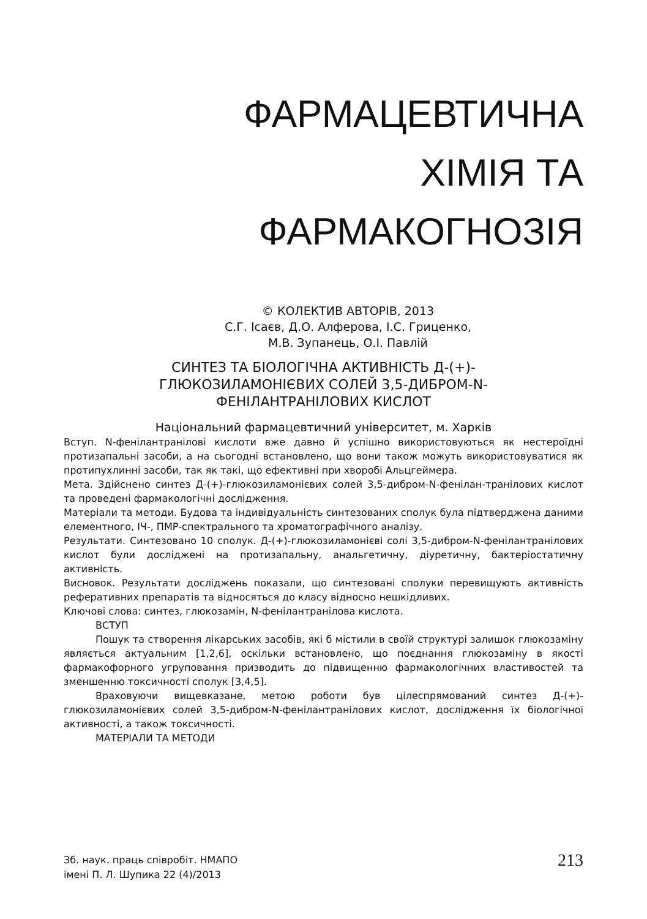ФАРМАЦЕВТИЧНА
ХІМІЯ ТА
ФАРМАКОГНОЗІЯ
© КОЛЕКТИВ АВТОРІВ, 2013
С.Г. Ісаєв, Д.О. Алферова, І.С. Гриценко,
М.В. Зупанець, О.І. Павлій
СИНТЕЗ ТА БІОЛОГІЧНА АКТИВНІСТЬ Д-(+)-
ГЛЮКОЗИЛАМОНІЄВИХ СОЛЕЙ 3,5-ДИБРОМ-N-
ФЕНІЛАНТРАНІЛОВИХ КИСЛОТ
Національний фармацевтичний університет, м. Харків
Вступ. N-фенілантранілові кислоти вже давно й успішно використовуються як нестероїдні протизапальні засоби, а на сьогодні встановлено, що вони також можуть використовуватися як протипухлинні засоби, так як такі, що ефективні при хворобі Альцгеймера.
Мета. Здійснено синтез Д-(+)-глюкозиламонієвих солей 3,5-дибром-N-фенілан-транілових кислот та проведені фармакологічні дослідження.
Матеріали та методи. Будова та індивідуальність синтезованих сполук була підтверджена даними елементного, ІЧ-, ПМР-спектрального та хроматографічного аналізу.
Результати. Синтезовано 10 сполук. Д-(+)-глюкозиламонієві солі 3,5-дибром-N-фенілантранілових кислот були досліджені на протизапальну, анальгетичну, діуретичну, бактеріостатичну активність.
Висновок. Результати досліджень показали, що синтезовані сполуки перевищують активність реферативних препаратів та відносяться до класу відносно нешкідливих.
Ключові слова: синтез, глюкозамін, N-фенілантранілова кислота.
ВСТУП
Пошук та створення лікарських засобів, які б містили в своїй структурі залишок глюкозаміну являється актуальним [1,2,6], оскільки встановлено, що поєднання глюкозаміну в якості фармакофорного угруповання призводить до підвищенню фармакологічних властивостей та зменшенню токсичності сполук [3,4,5].
Враховуючи вищевказане, метою роботи був цілеспрямований синтез Д-(+)-глюкозиламонієвих солей 3,5-дибром-N-фенілантранілових кислот, дослідження їх біологічної активності, а також токсичності.
МАТЕРІАЛИ ТА МЕТОДИ
Зб. наук. праць співробіт. НМАПО
імені П. Л. Шупика 22 (4)/2013
213